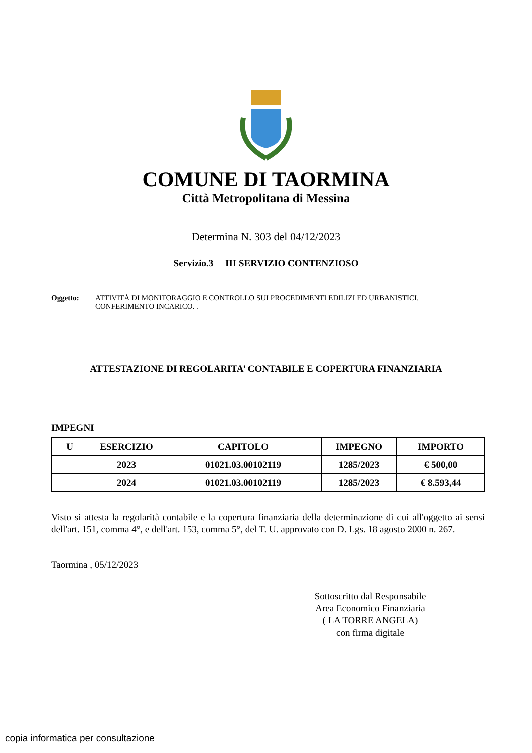COMUNE DI TAORMINA
Città Metropolitana di Messina
Determina N. 303 del 04/12/2023
Servizio.3 III SERVIZIO CONTENZIOSO
Oggetto: ATTIVITÀ DI MONITORAGGIO E CONTROLLO SUI PROCEDIMENTI EDILIZI ED URBANISTICI.
CONFERIMENTO INCARICO. .
ATTESTAZIONE DI REGOLARITA’ CONTABILE E COPERTURA FINANZIARIA
IMPEGNI
| U | ESERCIZIO | CAPITOLO | IMPEGNO | IMPORTO |
| --- | --- | --- | --- | --- |
| | 2023 | 01021.03.00102119 | 1285/2023 | € 500,00 |
| | 2024 | 01021.03.00102119 | 1285/2023 | € 8.593,44 |
Visto si attesta la regolarità contabile e la copertura finanziaria della determinazione di cui all'oggetto ai sensi dell'art. 151, comma 4°, e dell'art. 153, comma 5°, del T. U. approvato con D. Lgs. 18 agosto 2000 n. 267.
Taormina , 05/12/2023
Sottoscritto dal Responsabile
Area Economico Finanziaria
( LA TORRE ANGELA)
con firma digitale
copia informatica per consultazione